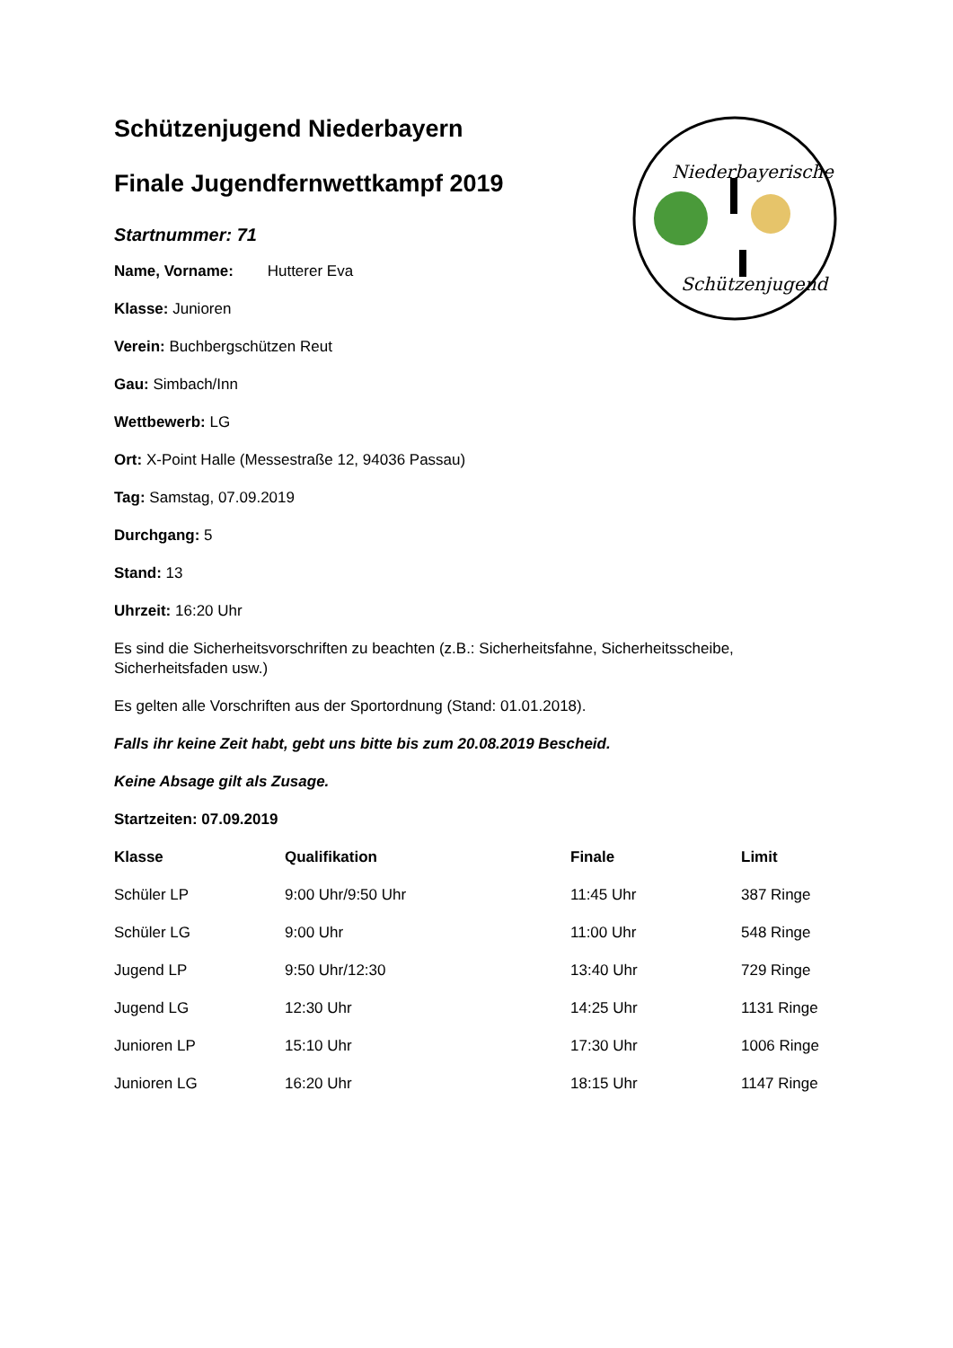Niederbayerische
Schützenjugend
Schützenjugend Niederbayern
Finale Jugendfernwettkampf 2019
Startnummer: 71
Name, Vorname: Hutterer Eva
Klasse: Junioren
Verein: Buchbergschützen Reut
Gau: Simbach/Inn
Wettbewerb: LG
Ort: X-Point Halle (Messestraße 12, 94036 Passau)
Tag: Samstag, 07.09.2019
Durchgang: 5
Stand: 13
Uhrzeit: 16:20 Uhr
Es sind die Sicherheitsvorschriften zu beachten (z.B.: Sicherheitsfahne, Sicherheitsscheibe, Sicherheitsfaden usw.)
Es gelten alle Vorschriften aus der Sportordnung (Stand: 01.01.2018).
Falls ihr keine Zeit habt, gebt uns bitte bis zum 20.08.2019 Bescheid.
Keine Absage gilt als Zusage.
Startzeiten: 07.09.2019
| Klasse | Qualifikation | Finale | Limit |
| --- | --- | --- | --- |
| Schüler LP | 9:00 Uhr/9:50 Uhr | 11:45 Uhr | 387 Ringe |
| Schüler LG | 9:00 Uhr | 11:00 Uhr | 548 Ringe |
| Jugend LP | 9:50 Uhr/12:30 | 13:40 Uhr | 729 Ringe |
| Jugend LG | 12:30 Uhr | 14:25 Uhr | 1131 Ringe |
| Junioren LP | 15:10 Uhr | 17:30 Uhr | 1006 Ringe |
| Junioren LG | 16:20 Uhr | 18:15 Uhr | 1147 Ringe |